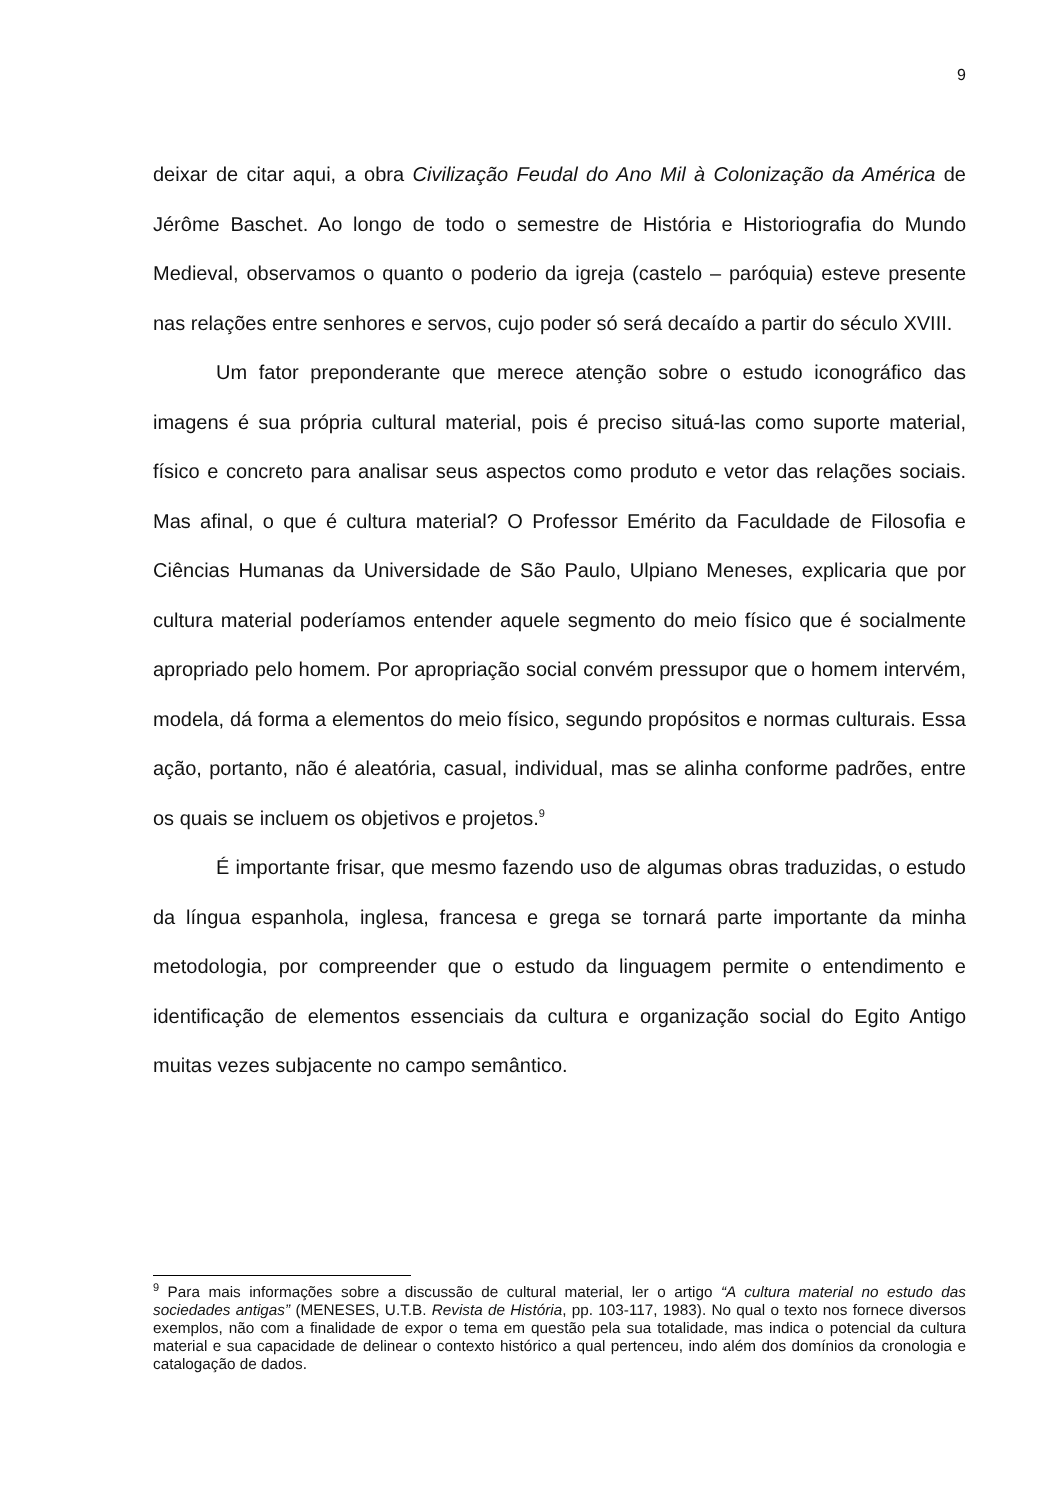9
deixar de citar aqui, a obra Civilização Feudal do Ano Mil à Colonização da América de Jérôme Baschet. Ao longo de todo o semestre de História e Historiografia do Mundo Medieval, observamos o quanto o poderio da igreja (castelo – paróquia) esteve presente nas relações entre senhores e servos, cujo poder só será decaído a partir do século XVIII.
Um fator preponderante que merece atenção sobre o estudo iconográfico das imagens é sua própria cultural material, pois é preciso situá-las como suporte material, físico e concreto para analisar seus aspectos como produto e vetor das relações sociais. Mas afinal, o que é cultura material? O Professor Emérito da Faculdade de Filosofia e Ciências Humanas da Universidade de São Paulo, Ulpiano Meneses, explicaria que por cultura material poderíamos entender aquele segmento do meio físico que é socialmente apropriado pelo homem. Por apropriação social convém pressupor que o homem intervém, modela, dá forma a elementos do meio físico, segundo propósitos e normas culturais. Essa ação, portanto, não é aleatória, casual, individual, mas se alinha conforme padrões, entre os quais se incluem os objetivos e projetos.<sup>9</sup>
É importante frisar, que mesmo fazendo uso de algumas obras traduzidas, o estudo da língua espanhola, inglesa, francesa e grega se tornará parte importante da minha metodologia, por compreender que o estudo da linguagem permite o entendimento e identificação de elementos essenciais da cultura e organização social do Egito Antigo muitas vezes subjacente no campo semântico.
<sup>9</sup> Para mais informações sobre a discussão de cultural material, ler o artigo “A cultura material no estudo das sociedades antigas” (MENESES, U.T.B. Revista de História, pp. 103-117, 1983). No qual o texto nos fornece diversos exemplos, não com a finalidade de expor o tema em questão pela sua totalidade, mas indica o potencial da cultura material e sua capacidade de delinear o contexto histórico a qual pertenceu, indo além dos domínios da cronologia e catalogação de dados.